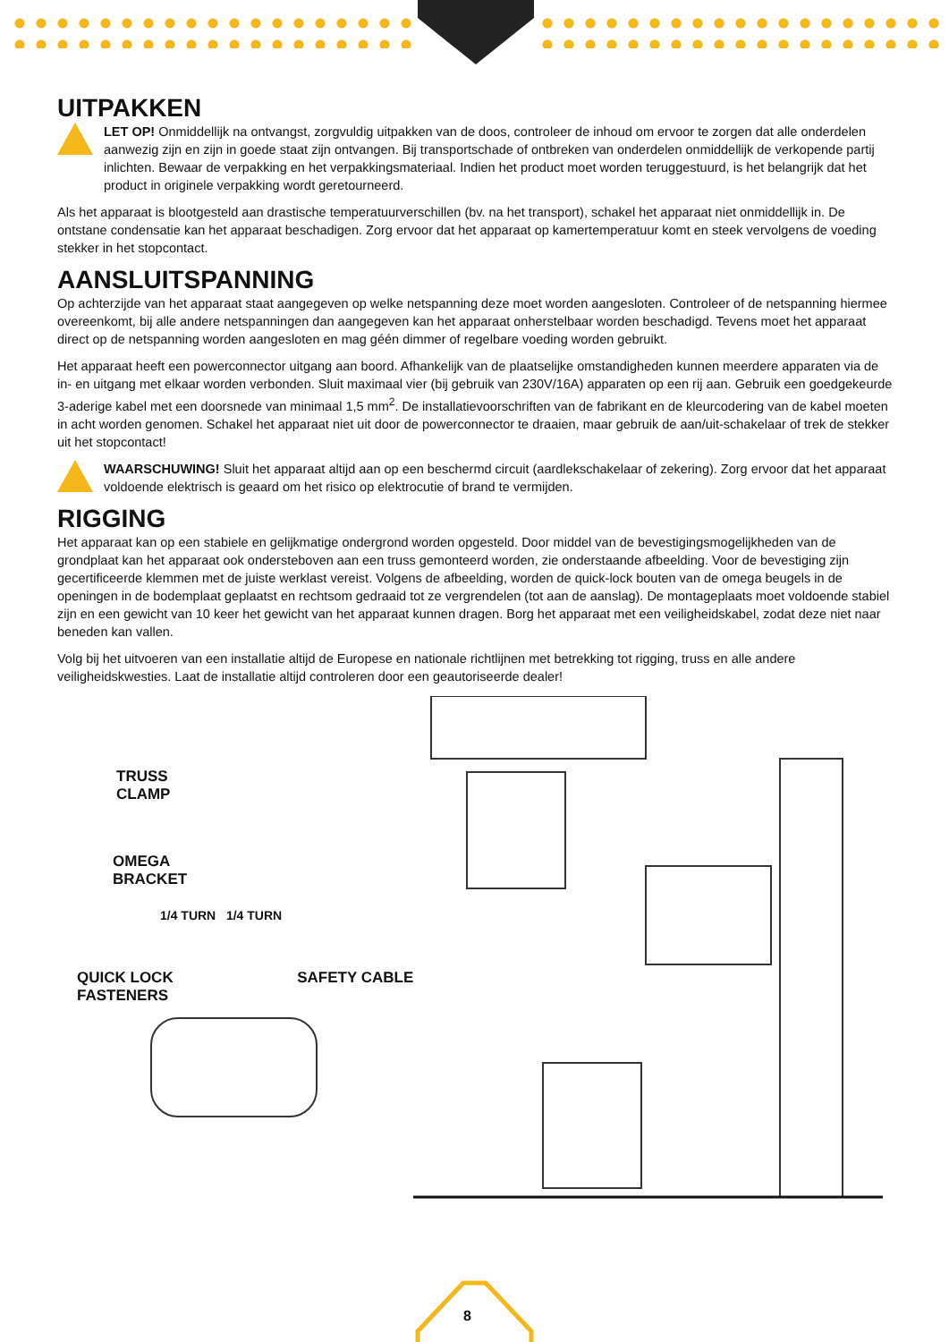UITPAKKEN
LET OP! Onmiddellijk na ontvangst, zorgvuldig uitpakken van de doos, controleer de inhoud om ervoor te zorgen dat alle onderdelen aanwezig zijn en zijn in goede staat zijn ontvangen. Bij transportschade of ontbreken van onderdelen onmiddellijk de verkopende partij inlichten. Bewaar de verpakking en het verpakkingsmateriaal. Indien het product moet worden teruggestuurd, is het belangrijk dat het product in originele verpakking wordt geretourneerd.
Als het apparaat is blootgesteld aan drastische temperatuurverschillen (bv. na het transport), schakel het apparaat niet onmiddellijk in. De ontstane condensatie kan het apparaat beschadigen. Zorg ervoor dat het apparaat op kamertemperatuur komt en steek vervolgens de voeding stekker in het stopcontact.
AANSLUITSPANNING
Op achterzijde van het apparaat staat aangegeven op welke netspanning deze moet worden aangesloten. Controleer of de netspanning hiermee overeenkomt, bij alle andere netspanningen dan aangegeven kan het apparaat onherstelbaar worden beschadigd. Tevens moet het apparaat direct op de netspanning worden aangesloten en mag géén dimmer of regelbare voeding worden gebruikt.
Het apparaat heeft een powerconnector uitgang aan boord. Afhankelijk van de plaatselijke omstandigheden kunnen meerdere apparaten via de in- en uitgang met elkaar worden verbonden. Sluit maximaal vier (bij gebruik van 230V/16A) apparaten op een rij aan. Gebruik een goedgekeurde 3-aderige kabel met een doorsnede van minimaal 1,5 mm<sup>2</sup>. De installatievoorschriften van de fabrikant en de kleurcodering van de kabel moeten in acht worden genomen. Schakel het apparaat niet uit door de powerconnector te draaien, maar gebruik de aan/uit-schakelaar of trek de stekker uit het stopcontact!
WAARSCHUWING! Sluit het apparaat altijd aan op een beschermd circuit (aardlekschakelaar of zekering). Zorg ervoor dat het apparaat voldoende elektrisch is geaard om het risico op elektrocutie of brand te vermijden.
RIGGING
Het apparaat kan op een stabiele en gelijkmatige ondergrond worden opgesteld. Door middel van de bevestigingsmogelijkheden van de grondplaat kan het apparaat ook ondersteboven aan een truss gemonteerd worden, zie onderstaande afbeelding. Voor de bevestiging zijn gecertificeerde klemmen met de juiste werklast vereist. Volgens de afbeelding, worden de quick-lock bouten van de omega beugels in de openingen in de bodemplaat geplaatst en rechtsom gedraaid tot ze vergrendelen (tot aan de aanslag). De montageplaats moet voldoende stabiel zijn en een gewicht van 10 keer het gewicht van het apparaat kunnen dragen. Borg het apparaat met een veiligheidskabel, zodat deze niet naar beneden kan vallen.
Volg bij het uitvoeren van een installatie altijd de Europese en nationale richtlijnen met betrekking tot rigging, truss en alle andere veiligheidskwesties. Laat de installatie altijd controleren door een geautoriseerde dealer!
TRUSS
CLAMP
OMEGA
BRACKET
1/4 TURN 1/4 TURN
QUICK LOCK
FASTENERS
SAFETY CABLE
8